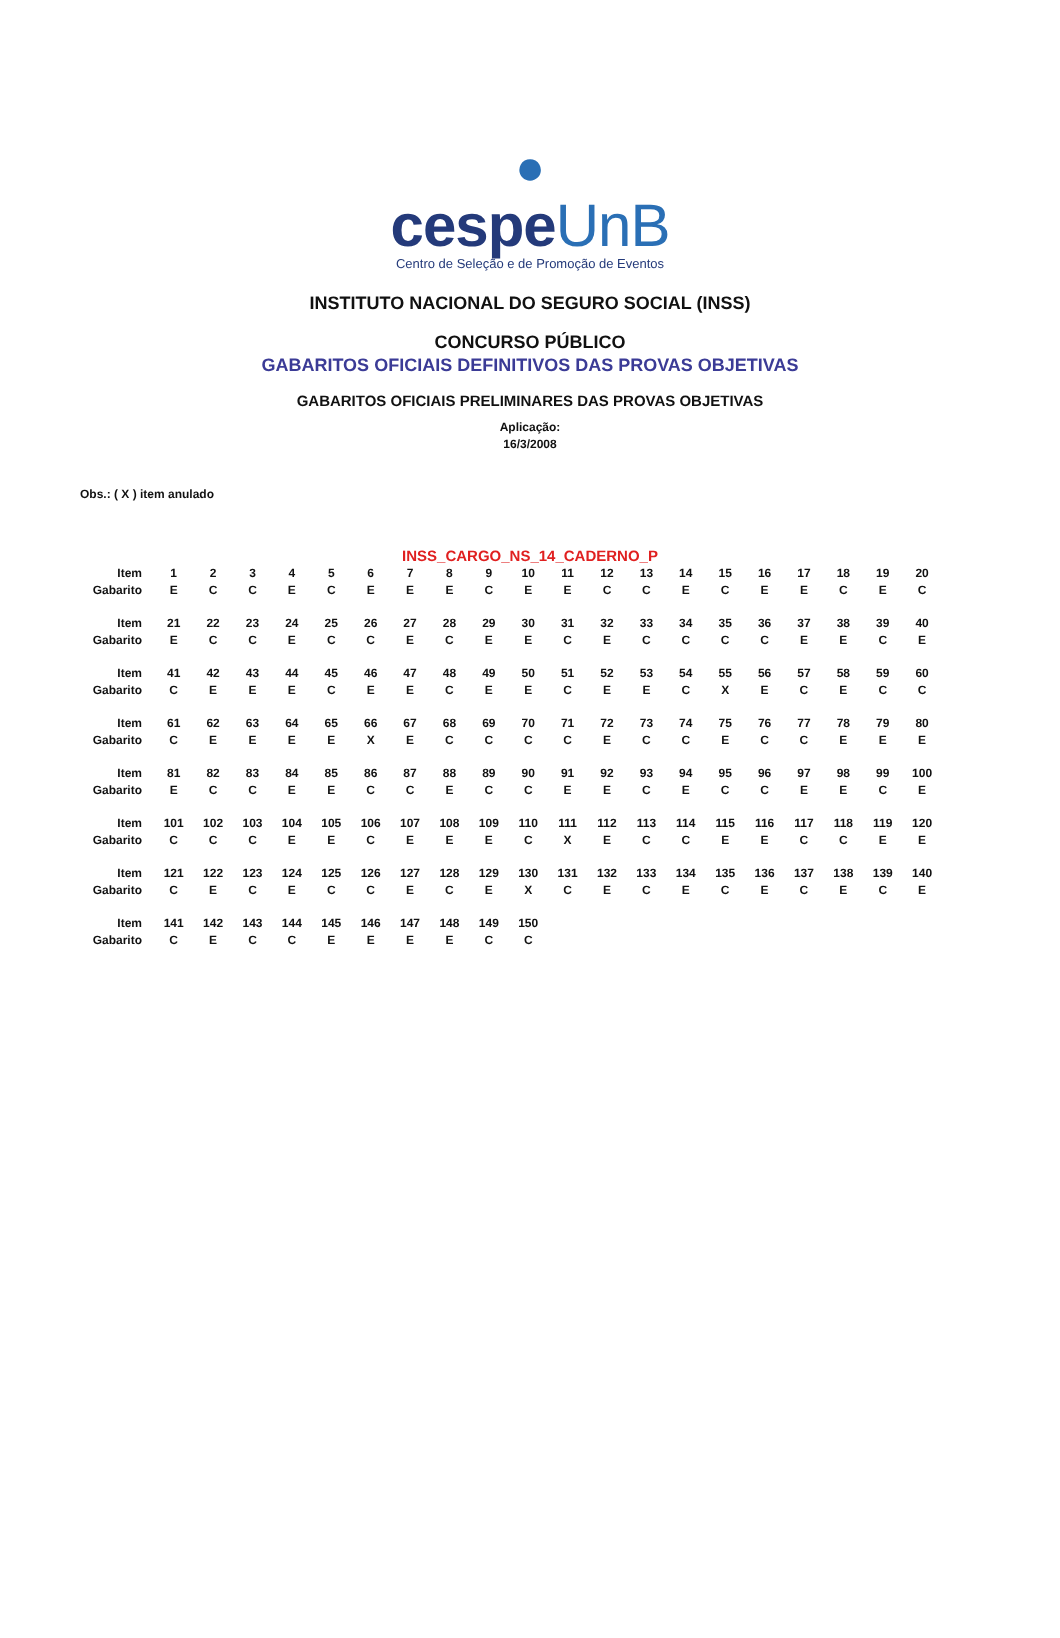●
cespeUnB
Centro de Seleção e de Promoção de Eventos
INSTITUTO NACIONAL DO SEGURO SOCIAL (INSS)
CONCURSO PÚBLICO
GABARITOS OFICIAIS DEFINITIVOS DAS PROVAS OBJETIVAS
GABARITOS OFICIAIS PRELIMINARES DAS PROVAS OBJETIVAS
Aplicação:
16/3/2008
Obs.: ( X ) item anulado
INSS_CARGO_NS_14_CADERNO_P
| Item | 1 | 2 | 3 | 4 | 5 | 6 | 7 | 8 | 9 | 10 | 11 | 12 | 13 | 14 | 15 | 16 | 17 | 18 | 19 | 20 |
| Gabarito | E | C | C | E | C | E | E | E | C | E | E | C | C | E | C | E | E | C | E | C |
| Item | 21 | 22 | 23 | 24 | 25 | 26 | 27 | 28 | 29 | 30 | 31 | 32 | 33 | 34 | 35 | 36 | 37 | 38 | 39 | 40 |
| Gabarito | E | C | C | E | C | C | E | C | E | E | C | E | C | C | C | C | E | E | C | E |
| Item | 41 | 42 | 43 | 44 | 45 | 46 | 47 | 48 | 49 | 50 | 51 | 52 | 53 | 54 | 55 | 56 | 57 | 58 | 59 | 60 |
| Gabarito | C | E | E | E | C | E | E | C | E | E | C | E | E | C | X | E | C | E | C | C |
| Item | 61 | 62 | 63 | 64 | 65 | 66 | 67 | 68 | 69 | 70 | 71 | 72 | 73 | 74 | 75 | 76 | 77 | 78 | 79 | 80 |
| Gabarito | C | E | E | E | E | X | E | C | C | C | C | E | C | C | E | C | C | E | E | E |
| Item | 81 | 82 | 83 | 84 | 85 | 86 | 87 | 88 | 89 | 90 | 91 | 92 | 93 | 94 | 95 | 96 | 97 | 98 | 99 | 100 |
| Gabarito | E | C | C | E | E | C | C | E | C | C | E | E | C | E | C | C | E | E | C | E |
| Item | 101 | 102 | 103 | 104 | 105 | 106 | 107 | 108 | 109 | 110 | 111 | 112 | 113 | 114 | 115 | 116 | 117 | 118 | 119 | 120 |
| Gabarito | C | C | C | E | E | C | E | E | E | C | X | E | C | C | E | E | C | C | E | E |
| Item | 121 | 122 | 123 | 124 | 125 | 126 | 127 | 128 | 129 | 130 | 131 | 132 | 133 | 134 | 135 | 136 | 137 | 138 | 139 | 140 |
| Gabarito | C | E | C | E | C | C | E | C | E | X | C | E | C | E | C | E | C | E | C | E |
| Item | 141 | 142 | 143 | 144 | 145 | 146 | 147 | 148 | 149 | 150 | | | | | | | | | | |
| Gabarito | C | E | C | C | E | E | E | E | C | C | | | | | | | | | | |